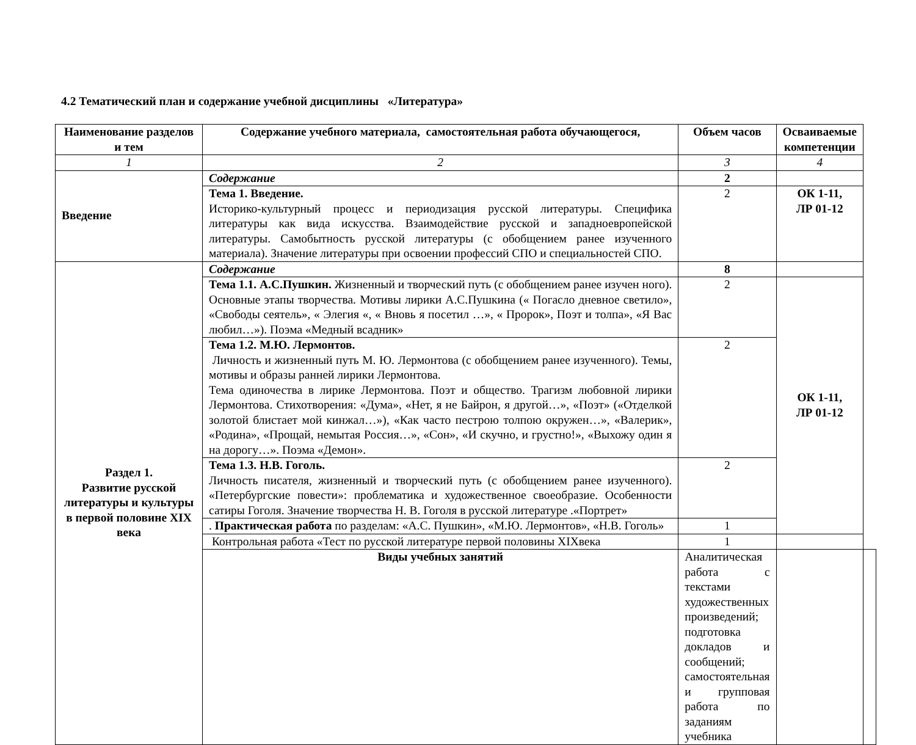4.2 Тематический план и содержание учебной дисциплины «Литература»
| Наименование разделов и тем | Содержание учебного материала, самостоятельная работа обучающегося, | Объем часов | Осваиваемые компетенции | |
| --- | --- | --- | --- | --- |
| 1 | 2 | 3 | 4 | |
| Введение | Содержание | 2 | | |
| | Тема 1. Введение. Историко-культурный процесс и периодизация русской литературы. Специфика литературы как вида искусства. Взаимодействие русской и западноевропейской литературы. Самобытность русской литературы (с обобщением ранее изученного материала). Значение литературы при освоении профессий СПО и специальностей СПО. | 2 | ОК 1-11, ЛР 01-12 | |
| Раздел 1. Развитие русской литературы и культуры в первой половине XIX века | Содержание | 8 | | |
| | Тема 1.1. А.С.Пушкин. Жизненный и творческий путь (с обобщением ранее изучен ного). Основные этапы творчества. Мотивы лирики А.С.Пушкина (« Погасло дневное светило», «Свободы сеятель», « Элегия «, « Вновь я посетил …», « Пророк», Поэт и толпа», «Я Вас любил…»). Поэма «Медный всадник» | 2 | ОК 1-11, ЛР 01-12 | |
| | Тема 1.2. М.Ю. Лермонтов. Личность и жизненный путь М. Ю. Лермонтова (с обобщением ранее изученного). Темы, мотивы и образы ранней лирики Лермонтова. Тема одиночества в лирике Лермонтова. Поэт и общество. Трагизм любовной лирики Лермонтова. Стихотворения: «Дума», «Нет, я не Байрон, я другой…», «Поэт» («Отделкой золотой блистает мой кинжал…»), «Как часто пестрою толпою окружен…», «Валерик», «Родина», «Прощай, немытая Россия…», «Сон», «И скучно, и грустно!», «Выхожу один я на дорогу…». Поэма «Демон». | 2 | | |
| | Тема 1.3. Н.В. Гоголь. Личность писателя, жизненный и творческий путь (с обобщением ранее изученного). «Петербургские повести»: проблематика и художественное своеобразие. Особенности сатиры Гоголя. Значение творчества Н. В. Гоголя в русской литературе .«Портрет» | 2 | | |
| | . Практическая работа по разделам: «А.С. Пушкин», «М.Ю. Лермонтов», «Н.В. Гоголь» | 1 | | |
| | Контрольная работа «Тест по русской литературе первой половины XIXвека | 1 | | |
| | Виды учебных занятий | Аналитическая работа с текстами художественных произведений; подготовка докладов и сообщений; самостоятельная и групповая работа по заданиям учебника | | |